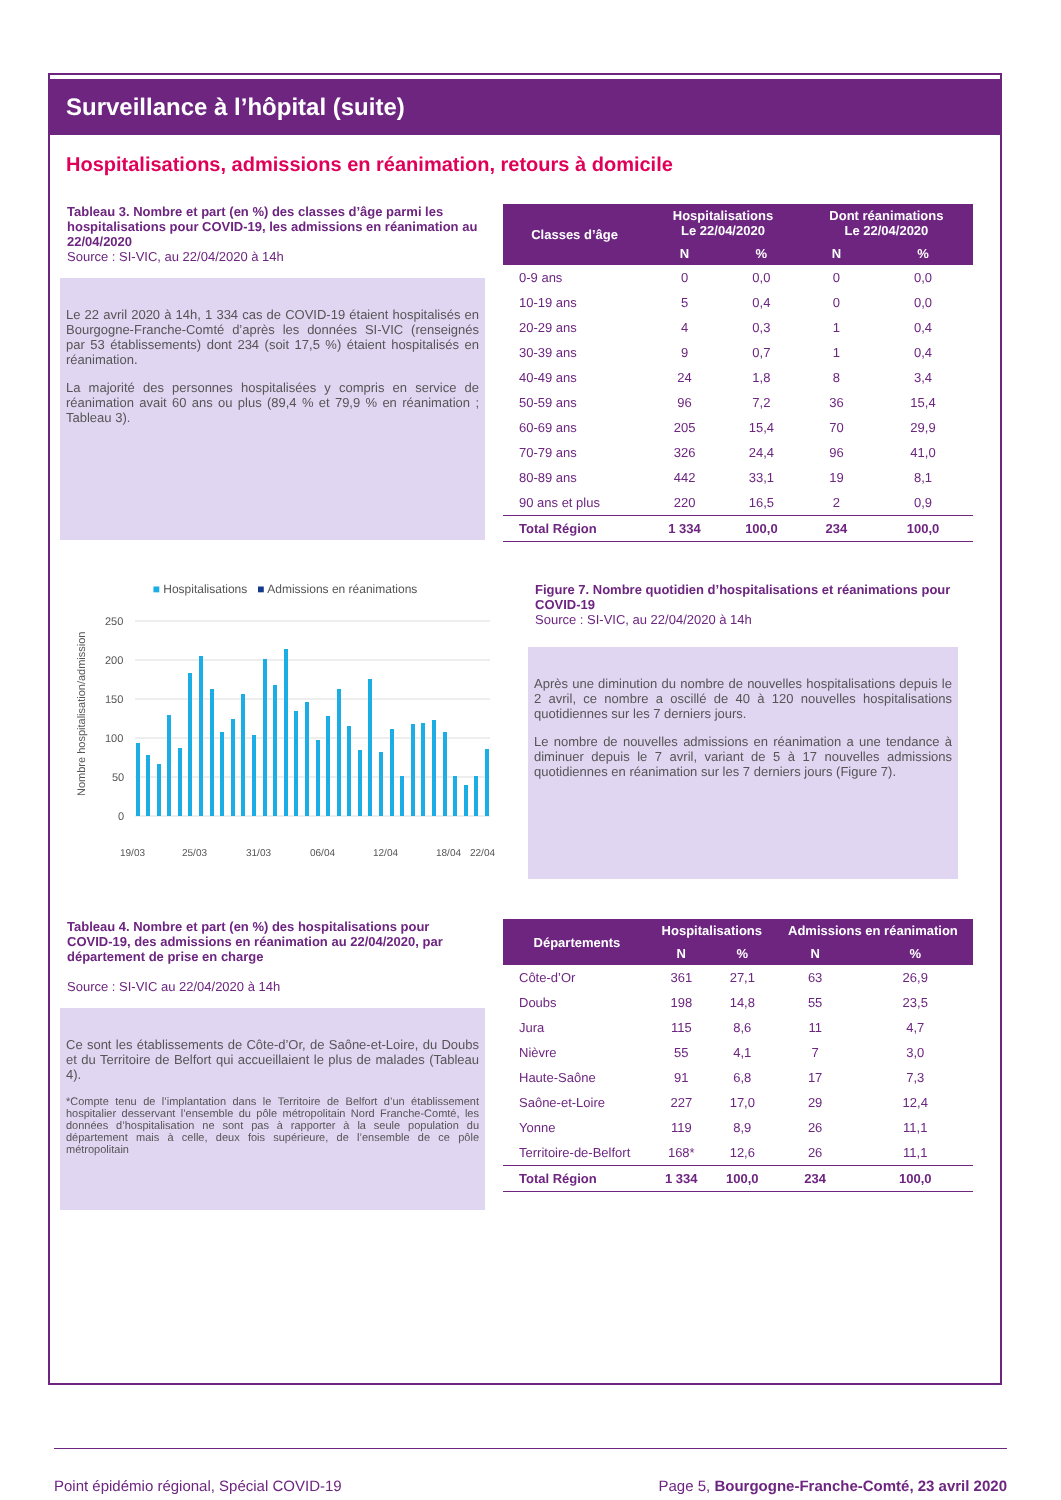Surveillance à l’hôpital (suite)
Hospitalisations, admissions en réanimation, retours à domicile
Tableau 3. Nombre et part (en %) des classes d’âge parmi les hospitalisations pour COVID-19, les admissions en réanimation au 22/04/2020
Source : SI-VIC, au 22/04/2020 à 14h
Le 22 avril 2020 à 14h, 1 334 cas de COVID-19 étaient hospitalisés en Bourgogne-Franche-Comté d’après les données SI-VIC (renseignés par 53 établissements) dont 234 (soit 17,5 %) étaient hospitalisés en réanimation.
La majorité des personnes hospitalisées y compris en service de réanimation avait 60 ans ou plus (89,4 % et 79,9 % en réanimation ; Tableau 3).
| Classes d’âge | Hospitalisations Le 22/04/2020 | | Dont réanimations Le 22/04/2020 | |
| --- | --- | --- | --- | --- |
| | N | % | N | % |
| 0-9 ans | 0 | 0,0 | 0 | 0,0 |
| 10-19 ans | 5 | 0,4 | 0 | 0,0 |
| 20-29 ans | 4 | 0,3 | 1 | 0,4 |
| 30-39 ans | 9 | 0,7 | 1 | 0,4 |
| 40-49 ans | 24 | 1,8 | 8 | 3,4 |
| 50-59 ans | 96 | 7,2 | 36 | 15,4 |
| 60-69 ans | 205 | 15,4 | 70 | 29,9 |
| 70-79 ans | 326 | 24,4 | 96 | 41,0 |
| 80-89 ans | 442 | 33,1 | 19 | 8,1 |
| 90 ans et plus | 220 | 16,5 | 2 | 0,9 |
| Total Région | 1 334 | 100,0 | 234 | 100,0 |
■ Hospitalisations ■ Admissions en réanimations
Nombre hospitalisation/admission
250
200
150
100
50
0
19/03
25/03
31/03
06/04
12/04
18/04
22/04
Figure 7. Nombre quotidien d’hospitalisations et réanimations pour COVID-19
Source : SI-VIC, au 22/04/2020 à 14h
Après une diminution du nombre de nouvelles hospitalisations depuis le 2 avril, ce nombre a oscillé de 40 à 120 nouvelles hospitalisations quotidiennes sur les 7 derniers jours.
Le nombre de nouvelles admissions en réanimation a une tendance à diminuer depuis le 7 avril, variant de 5 à 17 nouvelles admissions quotidiennes en réanimation sur les 7 derniers jours (Figure 7).
Tableau 4. Nombre et part (en %) des hospitalisations pour COVID-19, des admissions en réanimation au 22/04/2020, par département de prise en charge
Source : SI-VIC au 22/04/2020 à 14h
Ce sont les établissements de Côte-d’Or, de Saône-et-Loire, du Doubs et du Territoire de Belfort qui accueillaient le plus de malades (Tableau 4).
*Compte tenu de l’implantation dans le Territoire de Belfort d’un établissement hospitalier desservant l’ensemble du pôle métropolitain Nord Franche-Comté, les données d’hospitalisation ne sont pas à rapporter à la seule population du département mais à celle, deux fois supérieure, de l’ensemble de ce pôle métropolitain
| Départements | Hospitalisations | | Admissions en réanimation | |
| --- | --- | --- | --- | --- |
| | N | % | N | % |
| Côte-d’Or | 361 | 27,1 | 63 | 26,9 |
| Doubs | 198 | 14,8 | 55 | 23,5 |
| Jura | 115 | 8,6 | 11 | 4,7 |
| Nièvre | 55 | 4,1 | 7 | 3,0 |
| Haute-Saône | 91 | 6,8 | 17 | 7,3 |
| Saône-et-Loire | 227 | 17,0 | 29 | 12,4 |
| Yonne | 119 | 8,9 | 26 | 11,1 |
| Territoire-de-Belfort | 168* | 12,6 | 26 | 11,1 |
| Total Région | 1 334 | 100,0 | 234 | 100,0 |
Point épidémio régional, Spécial COVID-19 Page 5, Bourgogne-Franche-Comté, 23 avril 2020